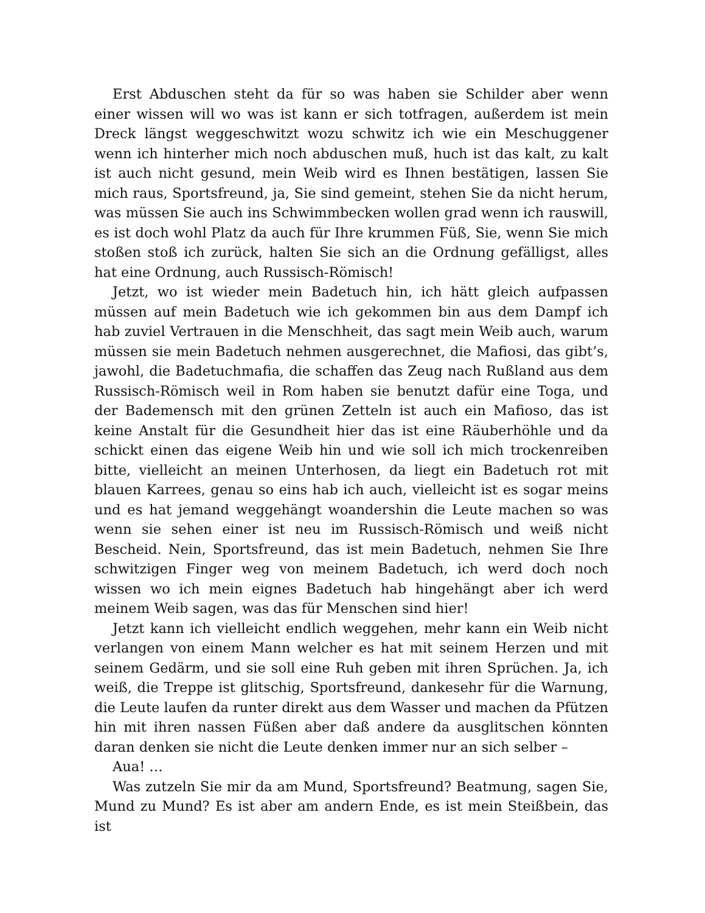Erst Abduschen steht da für so was haben sie Schilder aber wenn einer wissen will wo was ist kann er sich totfragen, außerdem ist mein Dreck längst weggeschwitzt wozu schwitz ich wie ein Meschuggener wenn ich hinterher mich noch abduschen muß, huch ist das kalt, zu kalt ist auch nicht gesund, mein Weib wird es Ihnen bestätigen, lassen Sie mich raus, Sportsfreund, ja, Sie sind gemeint, stehen Sie da nicht herum, was müssen Sie auch ins Schwimmbecken wollen grad wenn ich rauswill, es ist doch wohl Platz da auch für Ihre krummen Füß, Sie, wenn Sie mich stoßen stoß ich zurück, halten Sie sich an die Ordnung gefälligst, alles hat eine Ordnung, auch Russisch-Römisch!
Jetzt, wo ist wieder mein Badetuch hin, ich hätt gleich aufpassen müssen auf mein Badetuch wie ich gekommen bin aus dem Dampf ich hab zuviel Vertrauen in die Menschheit, das sagt mein Weib auch, warum müssen sie mein Badetuch nehmen ausgerechnet, die Mafiosi, das gibt’s, jawohl, die Badetuchmafia, die schaffen das Zeug nach Rußland aus dem Russisch-Römisch weil in Rom haben sie benutzt dafür eine Toga, und der Bademensch mit den grünen Zetteln ist auch ein Mafioso, das ist keine Anstalt für die Gesundheit hier das ist eine Räuberhöhle und da schickt einen das eigene Weib hin und wie soll ich mich trockenreiben bitte, vielleicht an meinen Unterhosen, da liegt ein Badetuch rot mit blauen Karrees, genau so eins hab ich auch, vielleicht ist es sogar meins und es hat jemand weggehängt woandershin die Leute machen so was wenn sie sehen einer ist neu im Russisch-Römisch und weiß nicht Bescheid. Nein, Sportsfreund, das ist mein Badetuch, nehmen Sie Ihre schwitzigen Finger weg von meinem Badetuch, ich werd doch noch wissen wo ich mein eignes Badetuch hab hingehängt aber ich werd meinem Weib sagen, was das für Menschen sind hier!
Jetzt kann ich vielleicht endlich weggehen, mehr kann ein Weib nicht verlangen von einem Mann welcher es hat mit seinem Herzen und mit seinem Gedärm, und sie soll eine Ruh geben mit ihren Sprüchen. Ja, ich weiß, die Treppe ist glitschig, Sportsfreund, dankesehr für die Warnung, die Leute laufen da runter direkt aus dem Wasser und machen da Pfützen hin mit ihren nassen Füßen aber daß andere da ausglitschen könnten daran denken sie nicht die Leute denken immer nur an sich selber –
Aua! …
Was zutzeln Sie mir da am Mund, Sportsfreund? Beatmung, sagen Sie, Mund zu Mund? Es ist aber am andern Ende, es ist mein Steißbein, das ist